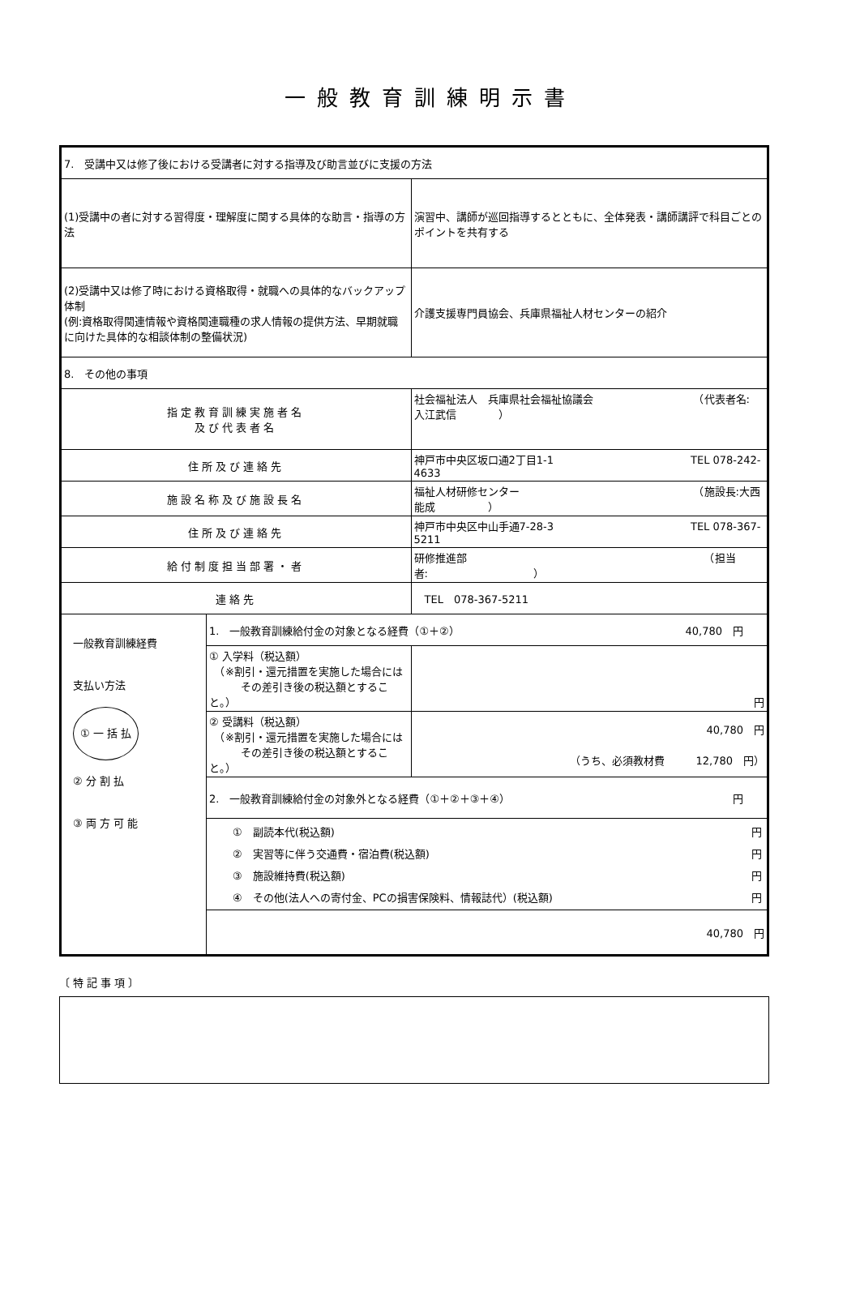一般教育訓練明示書
| 7. 受講中又は修了後における受講者に対する指導及び助言並びに支援の方法 | | | |
| (1)受講中の者に対する習得度・理解度に関する具体的な助言・指導の方法 | | 演習中、講師が巡回指導するとともに、全体発表・講師講評で科目ごとのポイントを共有する | |
| (2)受講中又は修了時における資格取得・就職への具体的なバックアップ体制 (例:資格取得関連情報や資格関連職種の求人情報の提供方法、早期就職に向けた具体的な相談体制の整備状況) | | 介護支援専門員協会、兵庫県福祉人材センターの紹介 | |
| 8. その他の事項 | | | |
| 指定教育訓練実施者名 及び代表者名 | | 社会福祉法人 兵庫県社会福祉協議会 （代表者名: 入江武信 ） | |
| 住所及び連絡先 | | 神戸市中央区坂口通2丁目1-1 TEL 078-242-4633 | |
| 施設名称及び施設長名 | | 福祉人材研修センター （施設長:大西能成 ） | |
| 住所及び連絡先 | | 神戸市中央区中山手通7-28-3 TEL 078-367-5211 | |
| 給付制度担当部署・者 | | 研修推進部 （担当者: ） | |
| 連絡先 | | TEL 078-367-5211 | |
| 一般教育訓練経費 支払い方法 ① 一 括 払 ② 分 割 払 ③ 両 方 可 能 | 1. 一般教育訓練給付金の対象となる経費（①＋②） 40,780 円 | | |
| | ① 入学料（税込額） （※割引・還元措置を実施した場合には その差引き後の税込額とすること。） | | 円 |
| | ② 受講料（税込額） （※割引・還元措置を実施した場合には その差引き後の税込額とすること。） | | 40,780 円 （うち、必須教材費 12,780 円） |
| | 2. 一般教育訓練給付金の対象外となる経費（①＋②＋③＋④） 円 | | |
| | / ① 副読本代(税込額) / 円 / / ② 実習等に伴う交通費・宿泊費(税込額) / 円 / / ③ 施設維持費(税込額) / 円 / / ④ その他(法人への寄付金、PCの損害保険料、情報誌代）(税込額) / 円 / | | |
| | 40,780 円 | | |
〔特記事項〕